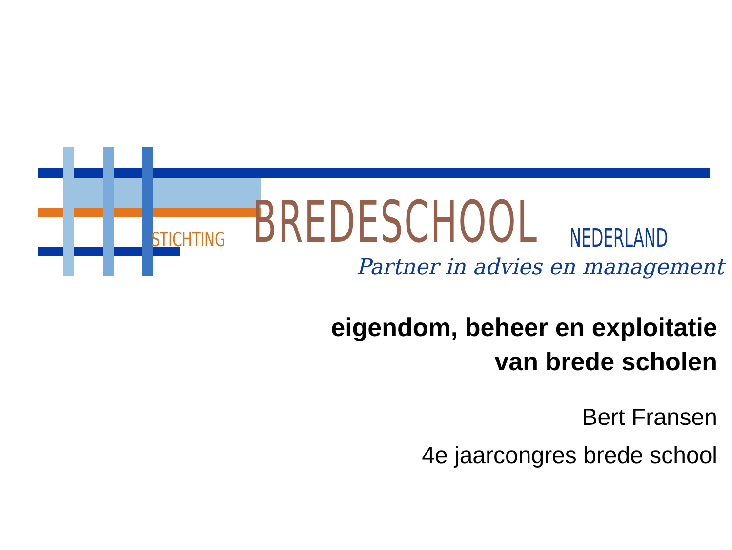STICHTING BREDESCHOOL NEDERLAND
Partner in advies en management
eigendom, beheer en exploitatie
van brede scholen
Bert Fransen
4e jaarcongres brede school